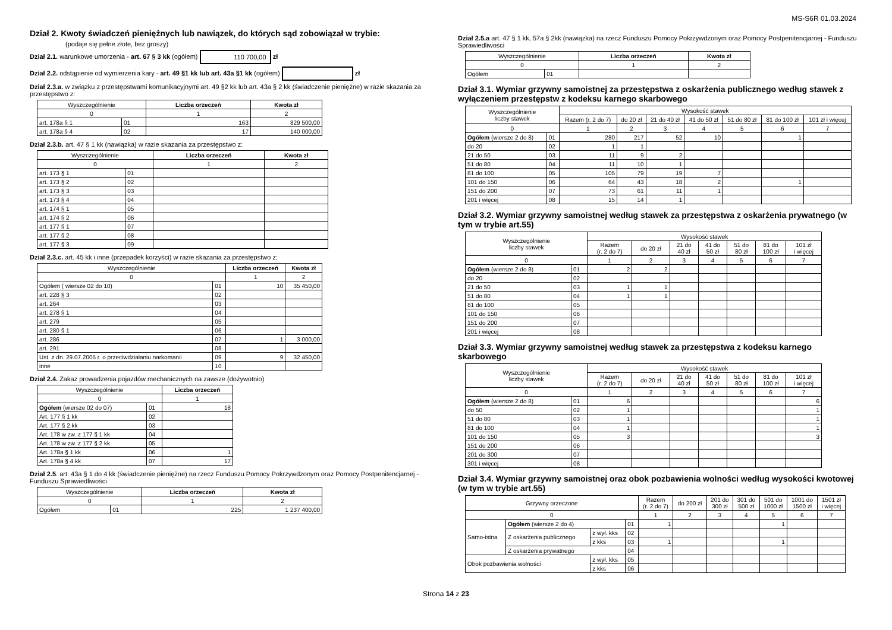MS-S6R 01.03.2024
Dział 2. Kwoty świadczeń pieniężnych lub nawiązek, do których sąd zobowiązał w trybie:
(podaje się pełne złote, bez groszy)
Dział 2.1. warunkowe umorzenia - art. 67 § 3 kk (ogółem) 110 700,00 zł
Dział 2.2. odstąpienie od wymierzenia kary - art. 49 §1 kk lub art. 43a §1 kk (ogółem) zł
Dział 2.3.a. w związku z przestępstwami komunikacyjnymi art. 49 §2 kk lub art. 43a § 2 kk (świadczenie pieniężne) w razie skazania za przestępstwo z:
| Wyszczególnienie | | Liczba orzeczeń | Kwota zł |
| --- | --- | --- | --- |
| 0 | | 1 | 2 |
| art. 178a § 1 | 01 | 163 | 829 500,00 |
| art. 178a § 4 | 02 | 17 | 140 000,00 |
Dział 2.3.b. art. 47 § 1 kk (nawiązka) w razie skazania za przestępstwo z:
| Wyszczególnienie | | Liczba orzeczeń | Kwota zł |
| --- | --- | --- | --- |
| 0 | | 1 | 2 |
| art. 173 § 1 | 01 | | |
| art. 173 § 2 | 02 | | |
| art. 173 § 3 | 03 | | |
| art. 173 § 4 | 04 | | |
| art. 174 § 1 | 05 | | |
| art. 174 § 2 | 06 | | |
| art. 177 § 1 | 07 | | |
| art. 177 § 2 | 08 | | |
| art. 177 § 3 | 09 | | |
Dział 2.3.c. art. 45 kk i inne (przepadek korzyści) w razie skazania za przestępstwo z:
| Wyszczególnienie | | Liczba orzeczeń | Kwota zł |
| --- | --- | --- | --- |
| 0 | | 1 | 2 |
| Ogółem ( wiersze 02 do 10) | 01 | 10 | 35 450,00 |
| art. 228 § 3 | 02 | | |
| art. 264 | 03 | | |
| art. 278 § 1 | 04 | | |
| art. 279 | 05 | | |
| art. 280 § 1 | 06 | | |
| art. 286 | 07 | 1 | 3 000,00 |
| art. 291 | 08 | | |
| Ust. z dn. 29.07.2005 r. o przeciwdziałaniu narkomanii | 09 | 9 | 32 450,00 |
| inne | 10 | | |
Dział 2.4. Zakaz prowadzenia pojazdów mechanicznych na zawsze (dożywotnio)
| Wyszczególnienie | | Liczba orzeczeń |
| --- | --- | --- |
| 0 | | 1 |
| Ogółem (wiersze 02 do 07) | 01 | 18 |
| Art. 177 § 1 kk | 02 | |
| Art. 177 § 2 kk | 03 | |
| Art. 178 w zw. z 177 § 1 kk | 04 | |
| Art. 178 w zw. z 177 § 2 kk | 05 | |
| Art. 178a § 1 kk | 06 | 1 |
| Art. 178a § 4 kk | 07 | 17 |
Dział 2.5. art. 43a § 1 do 4 kk (świadczenie pieniężne) na rzecz Funduszu Pomocy Pokrzywdzonym oraz Pomocy Postpenitencjarnej - Funduszu Sprawiedliwości
| Wyszczególnienie | | Liczba orzeczeń | Kwota zł |
| --- | --- | --- | --- |
| 0 | | 1 | 2 |
| Ogółem | 01 | 225 | 1 237 400,00 |
Dział 2.5.a art. 47 § 1 kk, 57a § 2kk (nawiązka) na rzecz Funduszu Pomocy Pokrzywdzonym oraz Pomocy Postpenitencjarnej - Funduszu Sprawiedliwości
| Wyszczególnienie | | Liczba orzeczeń | Kwota zł |
| --- | --- | --- | --- |
| 0 | | 1 | 2 |
| Ogółem | 01 | | |
Dział 3.1. Wymiar grzywny samoistnej za przestępstwa z oskarżenia publicznego według stawek z wyłączeniem przestępstw z kodeksu karnego skarbowego
| Wyszczególnienie liczby stawek | | Wysokość stawek | | | | | | |
| --- | --- | --- | --- | --- | --- | --- | --- | --- |
| | | Razem (r. 2 do 7) | do 20 zł | 21 do 40 zł | 41 do 50 zł | 51 do 80 zł | 81 do 100 zł | 101 zł i więcej |
| 0 | | 1 | 2 | 3 | 4 | 5 | 6 | 7 |
| Ogółem (wiersze 2 do 8) | 01 | 280 | 217 | 52 | 10 | | 1 | |
| do 20 | 02 | 1 | 1 | | | | | |
| 21 do 50 | 03 | 11 | 9 | 2 | | | | |
| 51 do 80 | 04 | 11 | 10 | 1 | | | | |
| 81 do 100 | 05 | 105 | 79 | 19 | 7 | | | |
| 101 do 150 | 06 | 64 | 43 | 18 | 2 | | 1 | |
| 151 do 200 | 07 | 73 | 61 | 11 | 1 | | | |
| 201 i więcej | 08 | 15 | 14 | 1 | | | | |
Dział 3.2. Wymiar grzywny samoistnej według stawek za przestępstwa z oskarżenia prywatnego (w tym w trybie art.55)
| Wyszczególnienie liczby stawek | | Wysokość stawek | | | | | | |
| --- | --- | --- | --- | --- | --- | --- | --- | --- |
| | | Razem (r. 2 do 7) | do 20 zł | 21 do 40 zł | 41 do 50 zł | 51 do 80 zł | 81 do 100 zł | 101 zł i więcej |
| 0 | | 1 | 2 | 3 | 4 | 5 | 6 | 7 |
| Ogółem (wiersze 2 do 8) | 01 | 2 | 2 | | | | | |
| do 20 | 02 | | | | | | | |
| 21 do 50 | 03 | 1 | 1 | | | | | |
| 51 do 80 | 04 | 1 | 1 | | | | | |
| 81 do 100 | 05 | | | | | | | |
| 101 do 150 | 06 | | | | | | | |
| 151 do 200 | 07 | | | | | | | |
| 201 i więcej | 08 | | | | | | | |
Dział 3.3. Wymiar grzywny samoistnej według stawek za przestępstwa z kodeksu karnego skarbowego
| Wyszczególnienie liczby stawek | | Wysokość stawek | | | | | | |
| --- | --- | --- | --- | --- | --- | --- | --- | --- |
| | | Razem (r. 2 do 7) | do 20 zł | 21 do 40 zł | 41 do 50 zł | 51 do 80 zł | 81 do 100 zł | 101 zł i więcej |
| 0 | | 1 | 2 | 3 | 4 | 5 | 6 | 7 |
| Ogółem (wiersze 2 do 8) | 01 | 6 | | | | | | 6 |
| do 50 | 02 | 1 | | | | | | 1 |
| 51 do 80 | 03 | 1 | | | | | | 1 |
| 81 do 100 | 04 | 1 | | | | | | 1 |
| 101 do 150 | 05 | 3 | | | | | | 3 |
| 151 do 200 | 06 | | | | | | | |
| 201 do 300 | 07 | | | | | | | |
| 301 i więcej | 08 | | | | | | | |
Dział 3.4. Wymiar grzywny samoistnej oraz obok pozbawienia wolności według wysokości kwotowej (w tym w trybie art.55)
| Grzywny orzeczone | | | | Razem (r. 2 do 7) | do 200 zł | 201 do 300 zł | 301 do 500 zł | 501 do 1000 zł | 1001 do 1500 zł | 1501 zł i więcej |
| --- | --- | --- | --- | --- | --- | --- | --- | --- | --- | --- |
| 0 | | | | 1 | 2 | 3 | 4 | 5 | 6 | 7 |
| Samo-istna | Ogółem (wiersze 2 do 4) | | 01 | 1 | | | | 1 | | |
| | Z oskarżenia publicznego | z wył. kks | 02 | | | | | | | |
| | | z kks | 03 | 1 | | | | 1 | | |
| | Z oskarżenia prywatnego | | 04 | | | | | | | |
| Obok pozbawienia wolności | | z wył. kks | 05 | | | | | | | |
| | | z kks | 06 | | | | | | | |
Strona 14 z 23